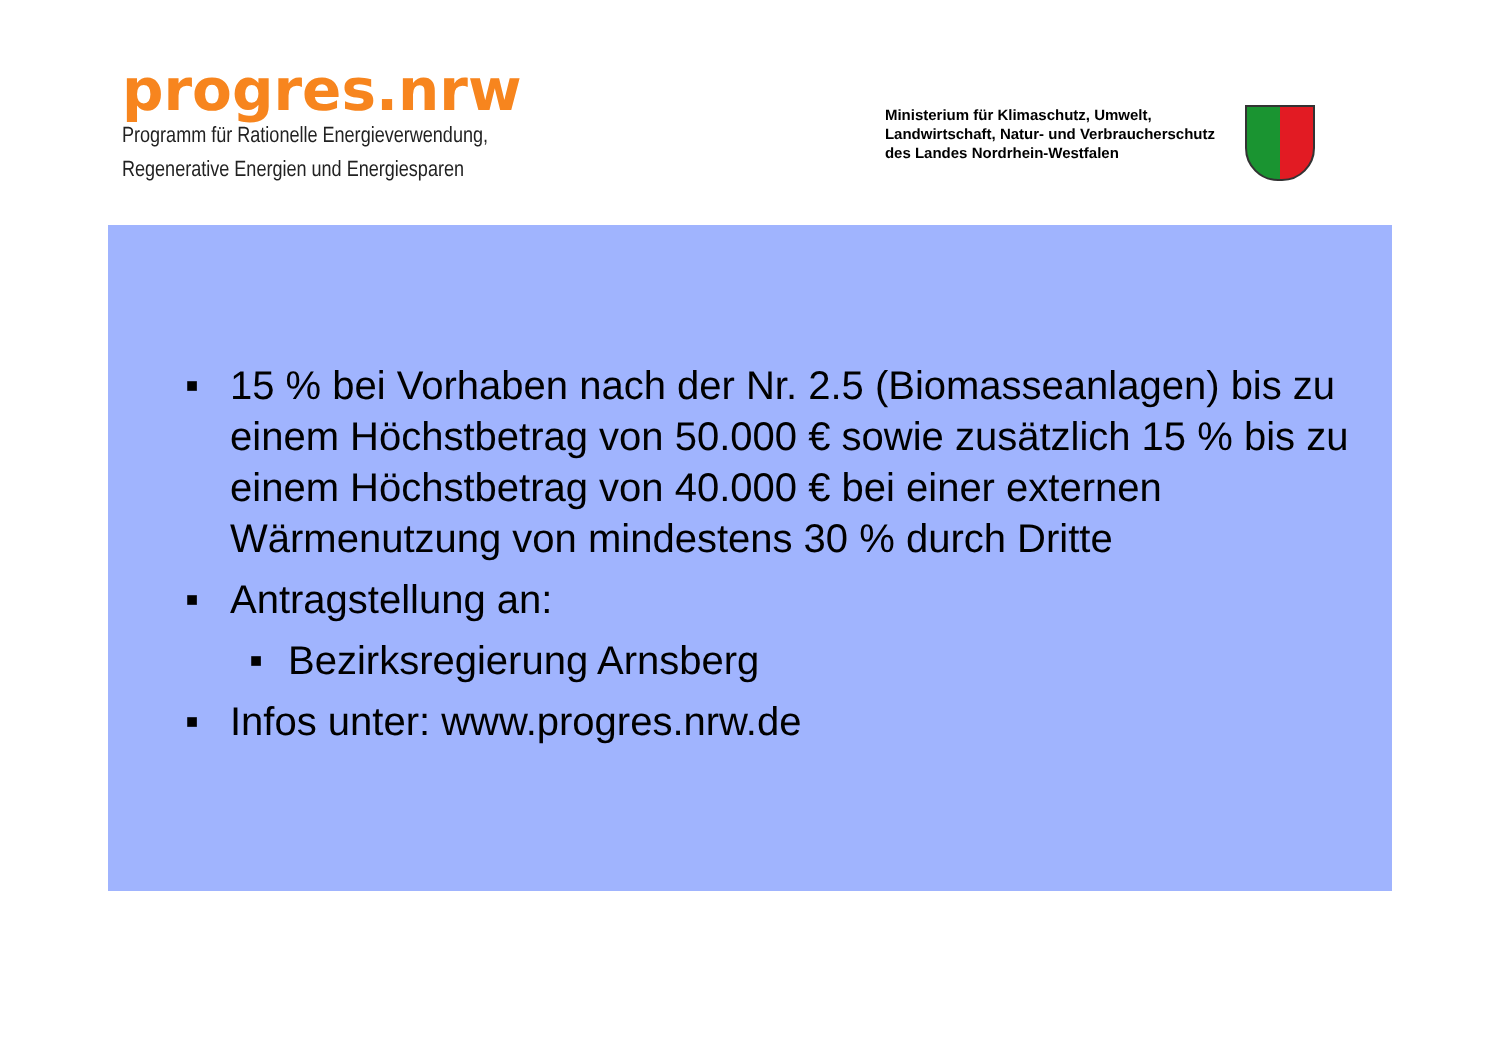progres.nrw
Programm für Rationelle Energieverwendung,
Regenerative Energien und Energiesparen
Ministerium für Klimaschutz, Umwelt,
Landwirtschaft, Natur- und Verbraucherschutz
des Landes Nordrhein-Westfalen
■ 15 % bei Vorhaben nach der Nr. 2.5 (Biomasseanlagen) bis zu einem Höchstbetrag von 50.000 € sowie zusätzlich 15 % bis zu einem Höchstbetrag von 40.000 € bei einer externen Wärmenutzung von mindestens 30 % durch Dritte
■ Antragstellung an:
■ Bezirksregierung Arnsberg
■ Infos unter: www.progres.nrw.de